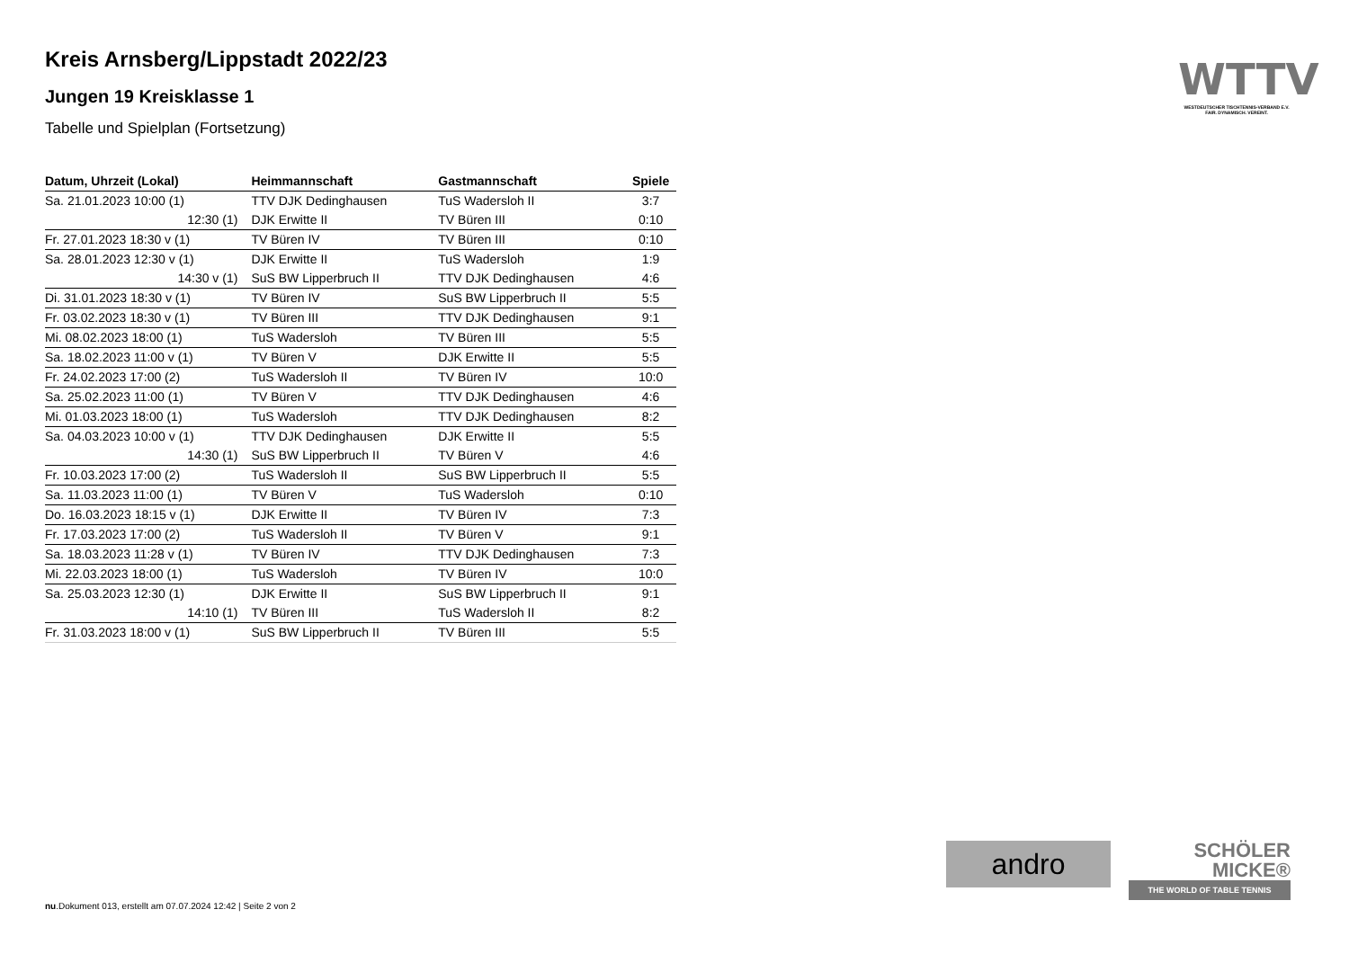Kreis Arnsberg/Lippstadt 2022/23
Jungen 19 Kreisklasse 1
Tabelle und Spielplan (Fortsetzung)
| Datum, Uhrzeit (Lokal) | Heimmannschaft | Gastmannschaft | Spiele |
| --- | --- | --- | --- |
| Sa. 21.01.2023 10:00 (1) | TTV DJK Dedinghausen | TuS Wadersloh II | 3:7 |
| 12:30 (1) | DJK Erwitte II | TV Büren III | 0:10 |
| Fr. 27.01.2023 18:30 v (1) | TV Büren IV | TV Büren III | 0:10 |
| Sa. 28.01.2023 12:30 v (1) | DJK Erwitte II | TuS Wadersloh | 1:9 |
| 14:30 v (1) | SuS BW Lipperbruch II | TTV DJK Dedinghausen | 4:6 |
| Di. 31.01.2023 18:30 v (1) | TV Büren IV | SuS BW Lipperbruch II | 5:5 |
| Fr. 03.02.2023 18:30 v (1) | TV Büren III | TTV DJK Dedinghausen | 9:1 |
| Mi. 08.02.2023 18:00 (1) | TuS Wadersloh | TV Büren III | 5:5 |
| Sa. 18.02.2023 11:00 v (1) | TV Büren V | DJK Erwitte II | 5:5 |
| Fr. 24.02.2023 17:00 (2) | TuS Wadersloh II | TV Büren IV | 10:0 |
| Sa. 25.02.2023 11:00 (1) | TV Büren V | TTV DJK Dedinghausen | 4:6 |
| Mi. 01.03.2023 18:00 (1) | TuS Wadersloh | TTV DJK Dedinghausen | 8:2 |
| Sa. 04.03.2023 10:00 v (1) | TTV DJK Dedinghausen | DJK Erwitte II | 5:5 |
| 14:30 (1) | SuS BW Lipperbruch II | TV Büren V | 4:6 |
| Fr. 10.03.2023 17:00 (2) | TuS Wadersloh II | SuS BW Lipperbruch II | 5:5 |
| Sa. 11.03.2023 11:00 (1) | TV Büren V | TuS Wadersloh | 0:10 |
| Do. 16.03.2023 18:15 v (1) | DJK Erwitte II | TV Büren IV | 7:3 |
| Fr. 17.03.2023 17:00 (2) | TuS Wadersloh II | TV Büren V | 9:1 |
| Sa. 18.03.2023 11:28 v (1) | TV Büren IV | TTV DJK Dedinghausen | 7:3 |
| Mi. 22.03.2023 18:00 (1) | TuS Wadersloh | TV Büren IV | 10:0 |
| Sa. 25.03.2023 12:30 (1) | DJK Erwitte II | SuS BW Lipperbruch II | 9:1 |
| 14:10 (1) | TV Büren III | TuS Wadersloh II | 8:2 |
| Fr. 31.03.2023 18:00 v (1) | SuS BW Lipperbruch II | TV Büren III | 5:5 |
WTTV
WESTDEUTSCHER TISCHTENNIS-VERBAND E.V.
FAIR. DYNAMISCH. VEREINT.
andro
SCHÖLER
MICKE®
THE WORLD OF TABLE TENNIS
nu.Dokument 013, erstellt am 07.07.2024 12:42 | Seite 2 von 2